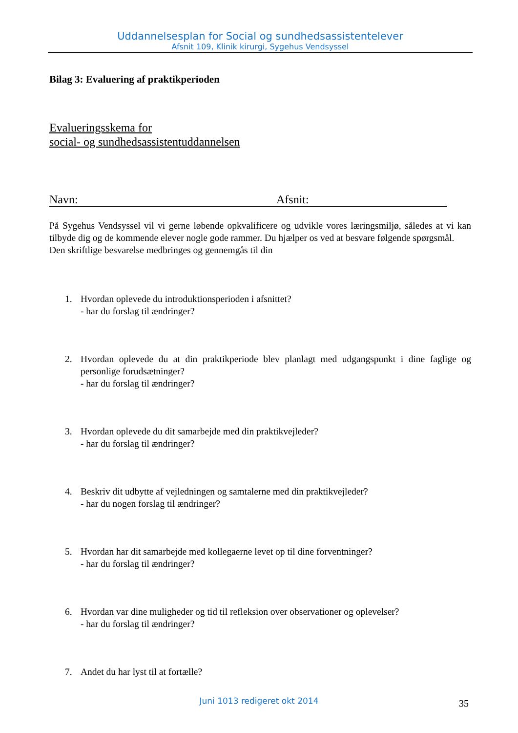Uddannelsesplan for Social og sundhedsassistentelever
Afsnit 109, Klinik kirurgi, Sygehus Vendsyssel
Bilag 3: Evaluering af praktikperioden
Evalueringsskema for
social- og sundhedsassistentuddannelsen
Navn: Afsnit:
På Sygehus Vendsyssel vil vi gerne løbende opkvalificere og udvikle vores læringsmiljø, således at vi kan tilbyde dig og de kommende elever nogle gode rammer. Du hjælper os ved at besvare følgende spørgsmål.
Den skriftlige besvarelse medbringes og gennemgås til din
1. Hvordan oplevede du introduktionsperioden i afsnittet?
- har du forslag til ændringer?
2. Hvordan oplevede du at din praktikperiode blev planlagt med udgangspunkt i dine faglige og personlige forudsætninger?
- har du forslag til ændringer?
3. Hvordan oplevede du dit samarbejde med din praktikvejleder?
- har du forslag til ændringer?
4. Beskriv dit udbytte af vejledningen og samtalerne med din praktikvejleder?
- har du nogen forslag til ændringer?
5. Hvordan har dit samarbejde med kollegaerne levet op til dine forventninger?
- har du forslag til ændringer?
6. Hvordan var dine muligheder og tid til refleksion over observationer og oplevelser?
- har du forslag til ændringer?
7. Andet du har lyst til at fortælle?
Juni 1013 redigeret okt 2014 35